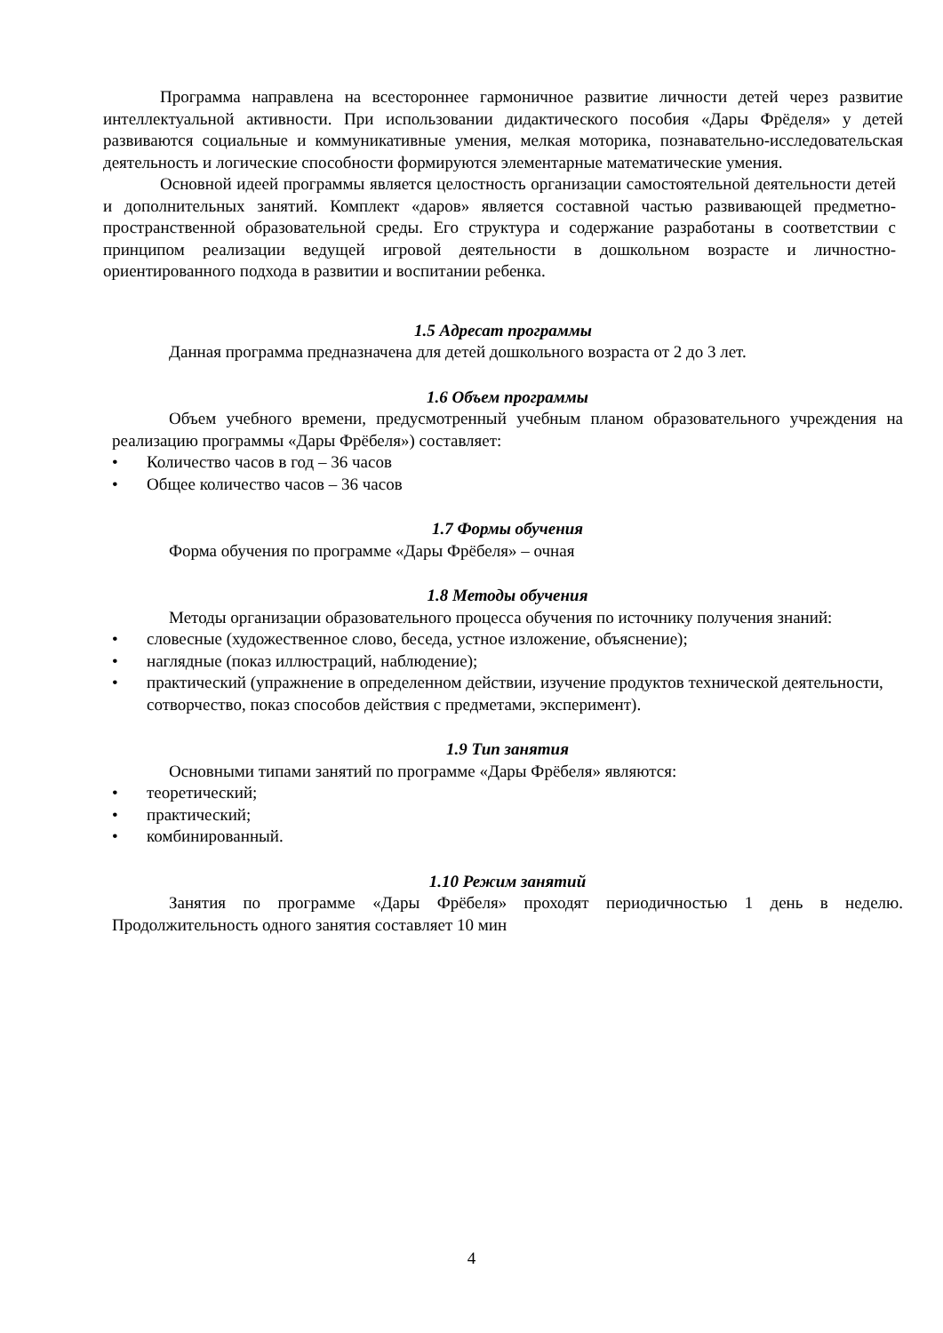Программа направлена на всестороннее гармоничное развитие личности детей через развитие интеллектуальной активности. При использовании дидактического пособия «Дары Фрёделя» у детей развиваются социальные и коммуникативные умения, мелкая моторика, познавательно-исследовательская деятельность и логические способности формируются элементарные математические умения.
Основной идеей программы является целостность организации самостоятельной деятельности детей и дополнительных занятий. Комплект «даров» является составной частью развивающей предметно-пространственной образовательной среды. Его структура и содержание разработаны в соответствии с принципом реализации ведущей игровой деятельности в дошкольном возрасте и личностно-ориентированного подхода в развитии и воспитании ребенка.
1.5 Адресат программы
Данная программа предназначена для детей дошкольного возраста от 2 до 3 лет.
1.6 Объем программы
Объем учебного времени, предусмотренный учебным планом образовательного учреждения на реализацию программы «Дары Фрёбеля») составляет:
• Количество часов в год – 36 часов
• Общее количество часов – 36 часов
1.7 Формы обучения
Форма обучения по программе «Дары Фрёбеля» – очная
1.8 Методы обучения
Методы организации образовательного процесса обучения по источнику получения знаний:
• словесные (художественное слово, беседа, устное изложение, объяснение);
• наглядные (показ иллюстраций, наблюдение);
• практический (упражнение в определенном действии, изучение продуктов технической деятельности, сотворчество, показ способов действия с предметами, эксперимент).
1.9 Тип занятия
Основными типами занятий по программе «Дары Фрёбеля» являются:
• теоретический;
• практический;
• комбинированный.
1.10 Режим занятий
Занятия по программе «Дары Фрёбеля» проходят периодичностью 1 день в неделю. Продолжительность одного занятия составляет 10 мин
4